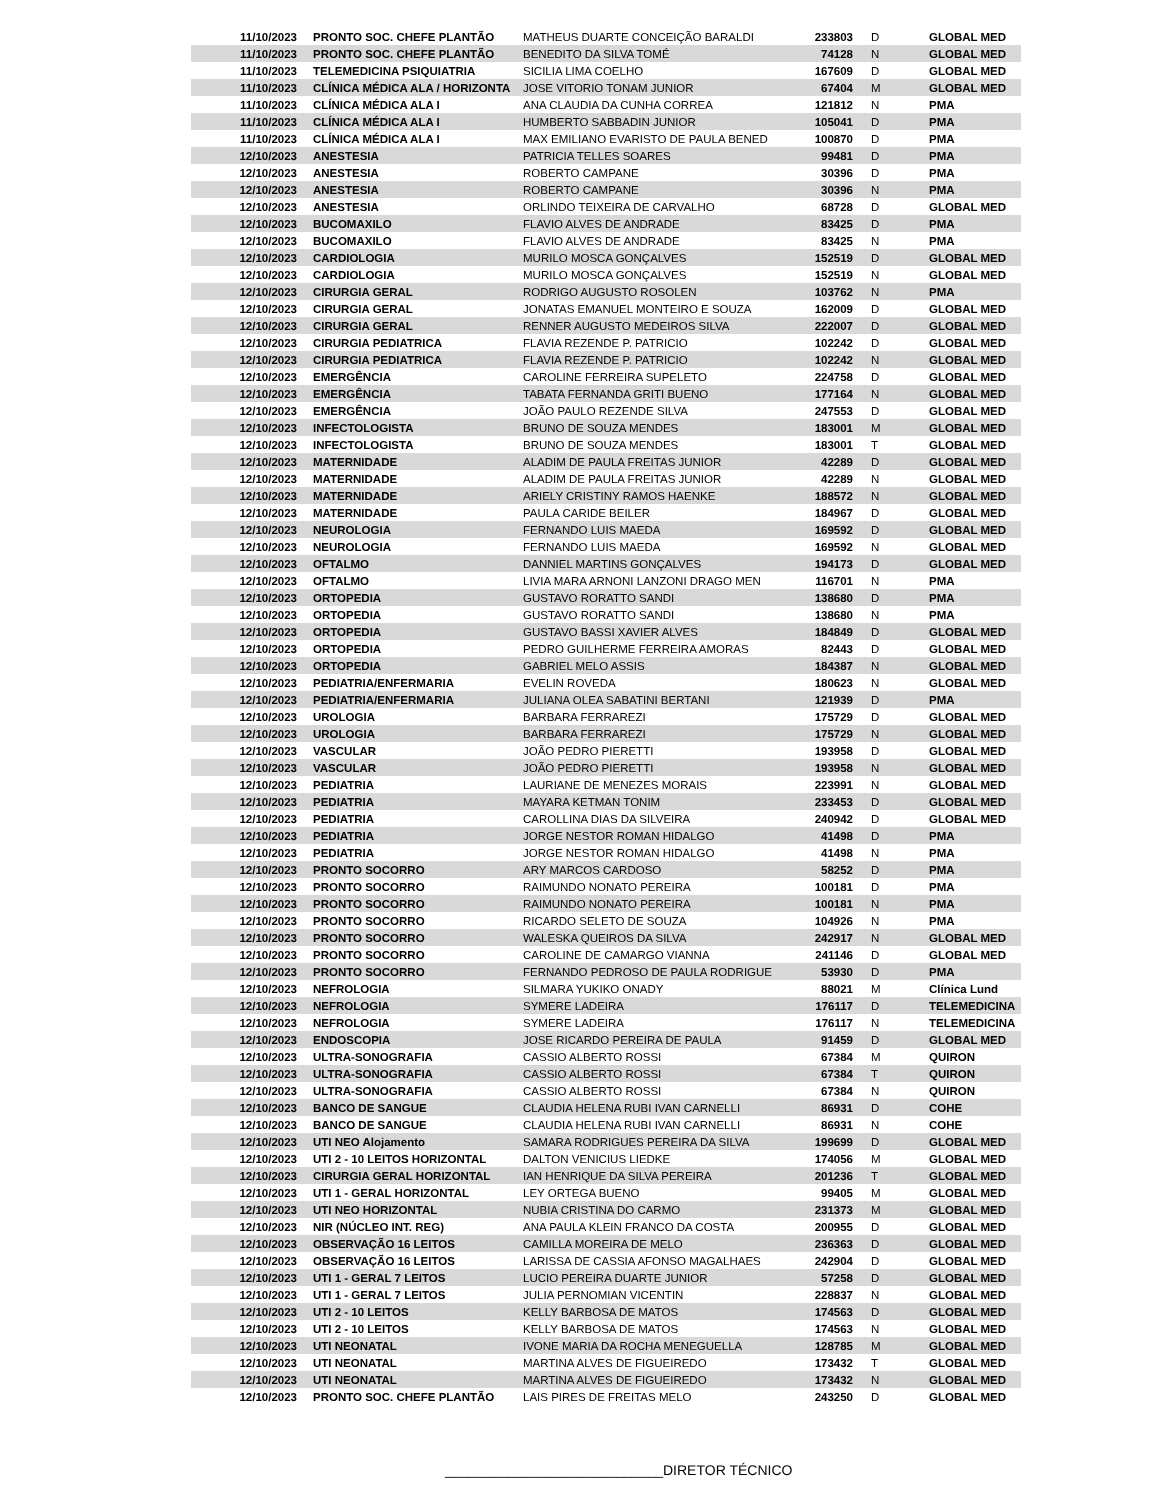| 11/10/2023 | PRONTO SOC. CHEFE PLANTÃO | MATHEUS DUARTE CONCEIÇÃO BARALDI | 233803 | D | GLOBAL MED |
| 11/10/2023 | PRONTO SOC. CHEFE PLANTÃO | BENEDITO DA SILVA TOMÉ | 74128 | N | GLOBAL MED |
| 11/10/2023 | TELEMEDICINA PSIQUIATRIA | SICILIA LIMA COELHO | 167609 | D | GLOBAL MED |
| 11/10/2023 | CLÍNICA MÉDICA ALA / HORIZONTA | JOSE VITORIO TONAM JUNIOR | 67404 | M | GLOBAL MED |
| 11/10/2023 | CLÍNICA MÉDICA ALA I | ANA CLAUDIA DA CUNHA CORREA | 121812 | N | PMA |
| 11/10/2023 | CLÍNICA MÉDICA ALA I | HUMBERTO SABBADIN JUNIOR | 105041 | D | PMA |
| 11/10/2023 | CLÍNICA MÉDICA ALA I | MAX EMILIANO EVARISTO DE PAULA BENED | 100870 | D | PMA |
| 12/10/2023 | ANESTESIA | PATRICIA TELLES SOARES | 99481 | D | PMA |
| 12/10/2023 | ANESTESIA | ROBERTO CAMPANE | 30396 | D | PMA |
| 12/10/2023 | ANESTESIA | ROBERTO CAMPANE | 30396 | N | PMA |
| 12/10/2023 | ANESTESIA | ORLINDO TEIXEIRA DE CARVALHO | 68728 | D | GLOBAL MED |
| 12/10/2023 | BUCOMAXILO | FLAVIO ALVES DE ANDRADE | 83425 | D | PMA |
| 12/10/2023 | BUCOMAXILO | FLAVIO ALVES DE ANDRADE | 83425 | N | PMA |
| 12/10/2023 | CARDIOLOGIA | MURILO MOSCA GONÇALVES | 152519 | D | GLOBAL MED |
| 12/10/2023 | CARDIOLOGIA | MURILO MOSCA GONÇALVES | 152519 | N | GLOBAL MED |
| 12/10/2023 | CIRURGIA GERAL | RODRIGO AUGUSTO ROSOLEN | 103762 | N | PMA |
| 12/10/2023 | CIRURGIA GERAL | JONATAS EMANUEL MONTEIRO E SOUZA | 162009 | D | GLOBAL MED |
| 12/10/2023 | CIRURGIA GERAL | RENNER AUGUSTO MEDEIROS SILVA | 222007 | D | GLOBAL MED |
| 12/10/2023 | CIRURGIA PEDIATRICA | FLAVIA REZENDE P. PATRICIO | 102242 | D | GLOBAL MED |
| 12/10/2023 | CIRURGIA PEDIATRICA | FLAVIA REZENDE P. PATRICIO | 102242 | N | GLOBAL MED |
| 12/10/2023 | EMERGÊNCIA | CAROLINE FERREIRA SUPELETO | 224758 | D | GLOBAL MED |
| 12/10/2023 | EMERGÊNCIA | TABATA FERNANDA GRITI BUENO | 177164 | N | GLOBAL MED |
| 12/10/2023 | EMERGÊNCIA | JOÃO PAULO REZENDE SILVA | 247553 | D | GLOBAL MED |
| 12/10/2023 | INFECTOLOGISTA | BRUNO DE SOUZA MENDES | 183001 | M | GLOBAL MED |
| 12/10/2023 | INFECTOLOGISTA | BRUNO DE SOUZA MENDES | 183001 | T | GLOBAL MED |
| 12/10/2023 | MATERNIDADE | ALADIM DE PAULA FREITAS JUNIOR | 42289 | D | GLOBAL MED |
| 12/10/2023 | MATERNIDADE | ALADIM DE PAULA FREITAS JUNIOR | 42289 | N | GLOBAL MED |
| 12/10/2023 | MATERNIDADE | ARIELY CRISTINY RAMOS HAENKE | 188572 | N | GLOBAL MED |
| 12/10/2023 | MATERNIDADE | PAULA CARIDE BEILER | 184967 | D | GLOBAL MED |
| 12/10/2023 | NEUROLOGIA | FERNANDO LUIS MAEDA | 169592 | D | GLOBAL MED |
| 12/10/2023 | NEUROLOGIA | FERNANDO LUIS MAEDA | 169592 | N | GLOBAL MED |
| 12/10/2023 | OFTALMO | DANNIEL MARTINS GONÇALVES | 194173 | D | GLOBAL MED |
| 12/10/2023 | OFTALMO | LIVIA MARA ARNONI LANZONI DRAGO MEN | 116701 | N | PMA |
| 12/10/2023 | ORTOPEDIA | GUSTAVO RORATTO SANDI | 138680 | D | PMA |
| 12/10/2023 | ORTOPEDIA | GUSTAVO RORATTO SANDI | 138680 | N | PMA |
| 12/10/2023 | ORTOPEDIA | GUSTAVO BASSI XAVIER ALVES | 184849 | D | GLOBAL MED |
| 12/10/2023 | ORTOPEDIA | PEDRO GUILHERME FERREIRA AMORAS | 82443 | D | GLOBAL MED |
| 12/10/2023 | ORTOPEDIA | GABRIEL MELO ASSIS | 184387 | N | GLOBAL MED |
| 12/10/2023 | PEDIATRIA/ENFERMARIA | EVELIN ROVEDA | 180623 | N | GLOBAL MED |
| 12/10/2023 | PEDIATRIA/ENFERMARIA | JULIANA OLEA SABATINI BERTANI | 121939 | D | PMA |
| 12/10/2023 | UROLOGIA | BARBARA FERRAREZI | 175729 | D | GLOBAL MED |
| 12/10/2023 | UROLOGIA | BARBARA FERRAREZI | 175729 | N | GLOBAL MED |
| 12/10/2023 | VASCULAR | JOÃO PEDRO PIERETTI | 193958 | D | GLOBAL MED |
| 12/10/2023 | VASCULAR | JOÃO PEDRO PIERETTI | 193958 | N | GLOBAL MED |
| 12/10/2023 | PEDIATRIA | LAURIANE DE MENEZES MORAIS | 223991 | N | GLOBAL MED |
| 12/10/2023 | PEDIATRIA | MAYARA KETMAN TONIM | 233453 | D | GLOBAL MED |
| 12/10/2023 | PEDIATRIA | CAROLLINA DIAS DA SILVEIRA | 240942 | D | GLOBAL MED |
| 12/10/2023 | PEDIATRIA | JORGE NESTOR ROMAN HIDALGO | 41498 | D | PMA |
| 12/10/2023 | PEDIATRIA | JORGE NESTOR ROMAN HIDALGO | 41498 | N | PMA |
| 12/10/2023 | PRONTO SOCORRO | ARY MARCOS CARDOSO | 58252 | D | PMA |
| 12/10/2023 | PRONTO SOCORRO | RAIMUNDO NONATO PEREIRA | 100181 | D | PMA |
| 12/10/2023 | PRONTO SOCORRO | RAIMUNDO NONATO PEREIRA | 100181 | N | PMA |
| 12/10/2023 | PRONTO SOCORRO | RICARDO SELETO DE SOUZA | 104926 | N | PMA |
| 12/10/2023 | PRONTO SOCORRO | WALESKA QUEIROS DA SILVA | 242917 | N | GLOBAL MED |
| 12/10/2023 | PRONTO SOCORRO | CAROLINE DE CAMARGO VIANNA | 241146 | D | GLOBAL MED |
| 12/10/2023 | PRONTO SOCORRO | FERNANDO PEDROSO DE PAULA RODRIGUE | 53930 | D | PMA |
| 12/10/2023 | NEFROLOGIA | SILMARA YUKIKO ONADY | 88021 | M | Clínica Lund |
| 12/10/2023 | NEFROLOGIA | SYMERE LADEIRA | 176117 | D | TELEMEDICINA |
| 12/10/2023 | NEFROLOGIA | SYMERE LADEIRA | 176117 | N | TELEMEDICINA |
| 12/10/2023 | ENDOSCOPIA | JOSE RICARDO PEREIRA DE PAULA | 91459 | D | GLOBAL MED |
| 12/10/2023 | ULTRA-SONOGRAFIA | CASSIO ALBERTO ROSSI | 67384 | M | QUIRON |
| 12/10/2023 | ULTRA-SONOGRAFIA | CASSIO ALBERTO ROSSI | 67384 | T | QUIRON |
| 12/10/2023 | ULTRA-SONOGRAFIA | CASSIO ALBERTO ROSSI | 67384 | N | QUIRON |
| 12/10/2023 | BANCO DE SANGUE | CLAUDIA HELENA RUBI IVAN CARNELLI | 86931 | D | COHE |
| 12/10/2023 | BANCO DE SANGUE | CLAUDIA HELENA RUBI IVAN CARNELLI | 86931 | N | COHE |
| 12/10/2023 | UTI NEO Alojamento | SAMARA RODRIGUES PEREIRA DA SILVA | 199699 | D | GLOBAL MED |
| 12/10/2023 | UTI 2 - 10 LEITOS HORIZONTAL | DALTON VENICIUS LIEDKE | 174056 | M | GLOBAL MED |
| 12/10/2023 | CIRURGIA GERAL HORIZONTAL | IAN HENRIQUE DA SILVA PEREIRA | 201236 | T | GLOBAL MED |
| 12/10/2023 | UTI 1 - GERAL HORIZONTAL | LEY ORTEGA BUENO | 99405 | M | GLOBAL MED |
| 12/10/2023 | UTI NEO HORIZONTAL | NUBIA CRISTINA DO CARMO | 231373 | M | GLOBAL MED |
| 12/10/2023 | NIR (NÚCLEO INT. REG) | ANA PAULA KLEIN FRANCO DA COSTA | 200955 | D | GLOBAL MED |
| 12/10/2023 | OBSERVAÇÃO 16 LEITOS | CAMILLA MOREIRA DE MELO | 236363 | D | GLOBAL MED |
| 12/10/2023 | OBSERVAÇÃO 16 LEITOS | LARISSA DE CASSIA AFONSO MAGALHAES | 242904 | D | GLOBAL MED |
| 12/10/2023 | UTI 1 - GERAL 7 LEITOS | LUCIO PEREIRA DUARTE JUNIOR | 57258 | D | GLOBAL MED |
| 12/10/2023 | UTI 1 - GERAL 7 LEITOS | JULIA PERNOMIAN VICENTIN | 228837 | N | GLOBAL MED |
| 12/10/2023 | UTI 2 - 10 LEITOS | KELLY BARBOSA DE MATOS | 174563 | D | GLOBAL MED |
| 12/10/2023 | UTI 2 - 10 LEITOS | KELLY BARBOSA DE MATOS | 174563 | N | GLOBAL MED |
| 12/10/2023 | UTI NEONATAL | IVONE MARIA DA ROCHA MENEGUELLA | 128785 | M | GLOBAL MED |
| 12/10/2023 | UTI NEONATAL | MARTINA ALVES DE FIGUEIREDO | 173432 | T | GLOBAL MED |
| 12/10/2023 | UTI NEONATAL | MARTINA ALVES DE FIGUEIREDO | 173432 | N | GLOBAL MED |
| 12/10/2023 | PRONTO SOC. CHEFE PLANTÃO | LAIS PIRES DE FREITAS MELO | 243250 | D | GLOBAL MED |
____________________________DIRETOR TÉCNICO